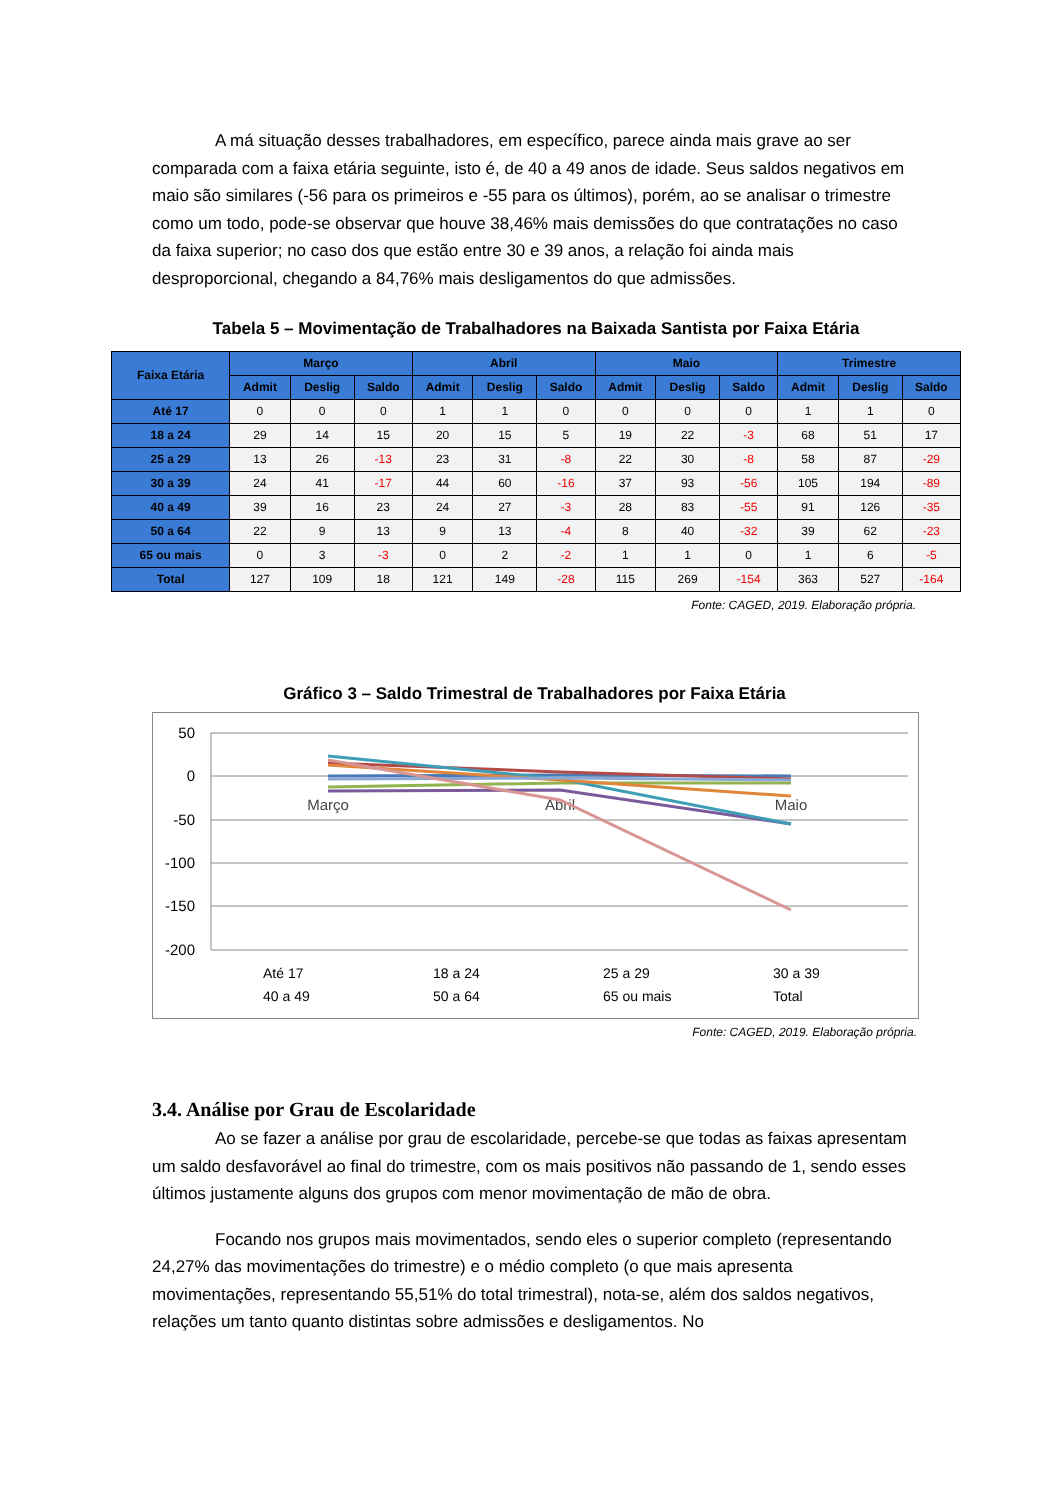A má situação desses trabalhadores, em específico, parece ainda mais grave ao ser comparada com a faixa etária seguinte, isto é, de 40 a 49 anos de idade. Seus saldos negativos em maio são similares (-56 para os primeiros e -55 para os últimos), porém, ao se analisar o trimestre como um todo, pode-se observar que houve 38,46% mais demissões do que contratações no caso da faixa superior; no caso dos que estão entre 30 e 39 anos, a relação foi ainda mais desproporcional, chegando a 84,76% mais desligamentos do que admissões.
Tabela 5 – Movimentação de Trabalhadores na Baixada Santista por Faixa Etária
| Faixa Etária | Março | | | Abril | | | Maio | | | Trimestre | | |
| --- | --- | --- | --- | --- | --- | --- | --- | --- | --- | --- | --- | --- |
| | Admit | Deslig | Saldo | Admit | Deslig | Saldo | Admit | Deslig | Saldo | Admit | Deslig | Saldo |
| Até 17 | 0 | 0 | 0 | 1 | 1 | 0 | 0 | 0 | 0 | 1 | 1 | 0 |
| 18 a 24 | 29 | 14 | 15 | 20 | 15 | 5 | 19 | 22 | -3 | 68 | 51 | 17 |
| 25 a 29 | 13 | 26 | -13 | 23 | 31 | -8 | 22 | 30 | -8 | 58 | 87 | -29 |
| 30 a 39 | 24 | 41 | -17 | 44 | 60 | -16 | 37 | 93 | -56 | 105 | 194 | -89 |
| 40 a 49 | 39 | 16 | 23 | 24 | 27 | -3 | 28 | 83 | -55 | 91 | 126 | -35 |
| 50 a 64 | 22 | 9 | 13 | 9 | 13 | -4 | 8 | 40 | -32 | 39 | 62 | -23 |
| 65 ou mais | 0 | 3 | -3 | 0 | 2 | -2 | 1 | 1 | 0 | 1 | 6 | -5 |
| Total | 127 | 109 | 18 | 121 | 149 | -28 | 115 | 269 | -154 | 363 | 527 | -164 |
Fonte: CAGED, 2019. Elaboração própria.
Gráfico 3 – Saldo Trimestral de Trabalhadores por Faixa Etária
50
0
-50
-100
-150
-200
Março
Abril
Maio
Até 17
18 a 24
25 a 29
30 a 39
40 a 49
50 a 64
65 ou mais
Total
Fonte: CAGED, 2019. Elaboração própria.
3.4. Análise por Grau de Escolaridade
Ao se fazer a análise por grau de escolaridade, percebe-se que todas as faixas apresentam um saldo desfavorável ao final do trimestre, com os mais positivos não passando de 1, sendo esses últimos justamente alguns dos grupos com menor movimentação de mão de obra.
Focando nos grupos mais movimentados, sendo eles o superior completo (representando 24,27% das movimentações do trimestre) e o médio completo (o que mais apresenta movimentações, representando 55,51% do total trimestral), nota-se, além dos saldos negativos, relações um tanto quanto distintas sobre admissões e desligamentos. No